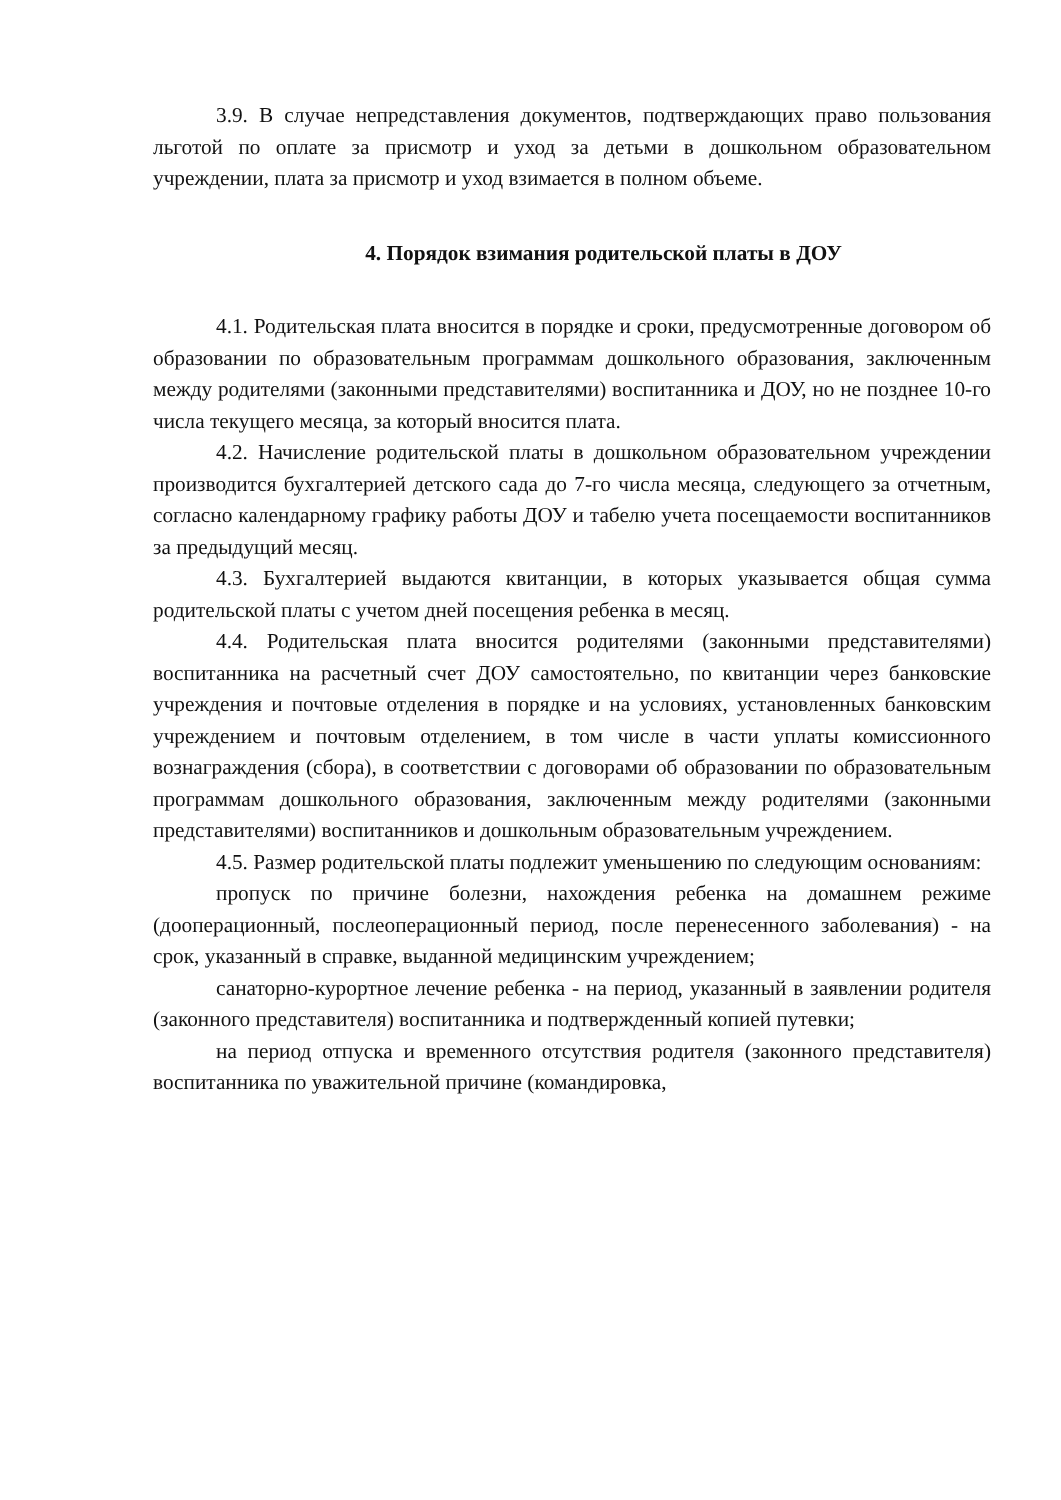3.9. В случае непредставления документов, подтверждающих право пользования льготой по оплате за присмотр и уход за детьми в дошкольном образовательном учреждении, плата за присмотр и уход взимается в полном объеме.
4. Порядок взимания родительской платы в ДОУ
4.1. Родительская плата вносится в порядке и сроки, предусмотренные договором об образовании по образовательным программам дошкольного образования, заключенным между родителями (законными представителями) воспитанника и ДОУ, но не позднее 10-го числа текущего месяца, за который вносится плата.
4.2. Начисление родительской платы в дошкольном образовательном учреждении производится бухгалтерией детского сада до 7-го числа месяца, следующего за отчетным, согласно календарному графику работы ДОУ и табелю учета посещаемости воспитанников за предыдущий месяц.
4.3. Бухгалтерией выдаются квитанции, в которых указывается общая сумма родительской платы с учетом дней посещения ребенка в месяц.
4.4. Родительская плата вносится родителями (законными представителями) воспитанника на расчетный счет ДОУ самостоятельно, по квитанции через банковские учреждения и почтовые отделения в порядке и на условиях, установленных банковским учреждением и почтовым отделением, в том числе в части уплаты комиссионного вознаграждения (сбора), в соответствии с договорами об образовании по образовательным программам дошкольного образования, заключенным между родителями (законными представителями) воспитанников и дошкольным образовательным учреждением.
4.5. Размер родительской платы подлежит уменьшению по следующим основаниям:
пропуск по причине болезни, нахождения ребенка на домашнем режиме (дооперационный, послеоперационный период, после перенесенного заболевания) - на срок, указанный в справке, выданной медицинским учреждением;
санаторно-курортное лечение ребенка - на период, указанный в заявлении родителя (законного представителя) воспитанника и подтвержденный копией путевки;
на период отпуска и временного отсутствия родителя (законного представителя) воспитанника по уважительной причине (командировка,